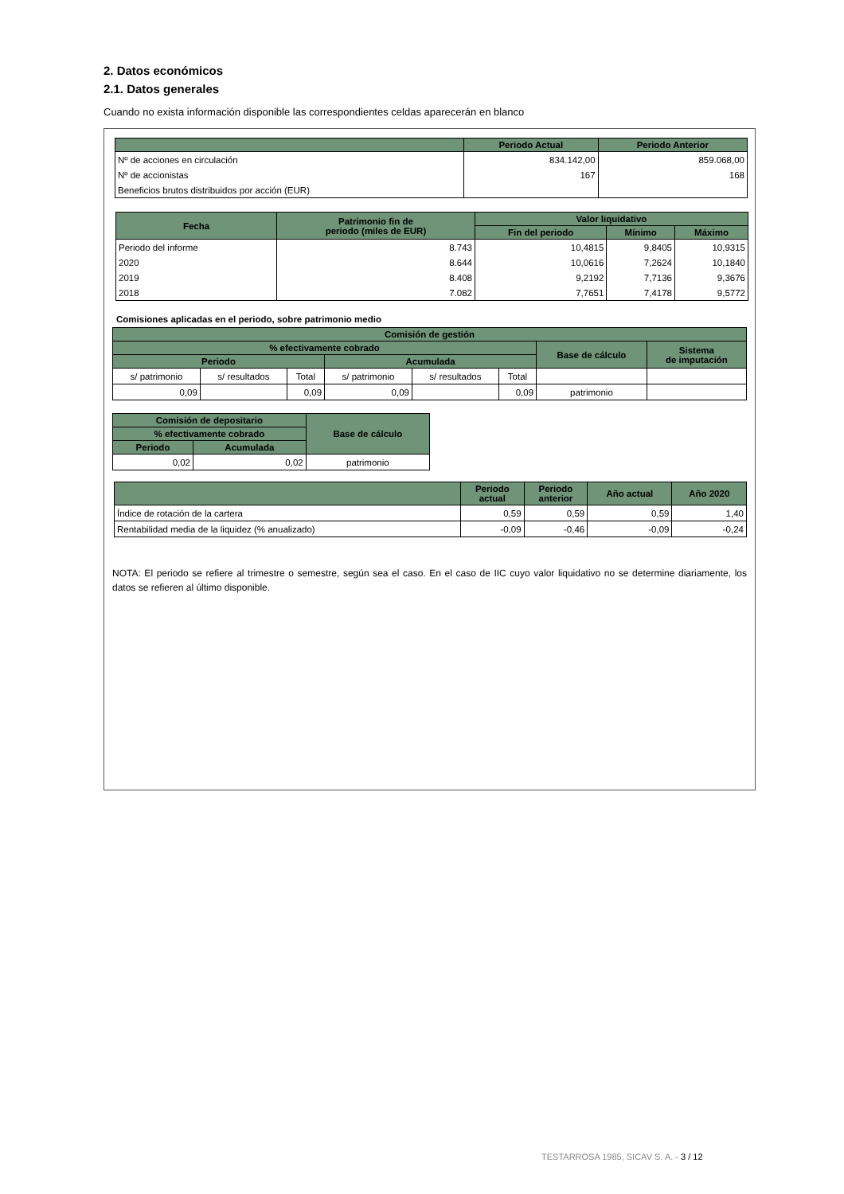2. Datos económicos
2.1. Datos generales
Cuando no exista información disponible las correspondientes celdas aparecerán en blanco
| | Periodo Actual | Periodo Anterior |
| --- | --- | --- |
| Nº de acciones en circulación | 834.142,00 | 859.068,00 |
| Nº de accionistas | 167 | 168 |
| Beneficios brutos distribuidos por acción (EUR) | | |
| Fecha | Patrimonio fin de periodo (miles de EUR) | Valor liquidativo | | |
| --- | --- | --- | --- | --- |
| | | Fin del periodo | Mínimo | Máximo |
| Periodo del informe | 8.743 | 10,4815 | 9,8405 | 10,9315 |
| 2020 | 8.644 | 10,0616 | 7,2624 | 10,1840 |
| 2019 | 8.408 | 9,2192 | 7,7136 | 9,3676 |
| 2018 | 7.082 | 7,7651 | 7,4178 | 9,5772 |
Comisiones aplicadas en el periodo, sobre patrimonio medio
| Comisión de gestión | | | | | | | |
| --- | --- | --- | --- | --- | --- | --- | --- |
| % efectivamente cobrado | | | | | | Base de cálculo | Sistema de imputación |
| Periodo | | | Acumulada | | | | |
| s/ patrimonio | s/ resultados | Total | s/ patrimonio | s/ resultados | Total | | |
| 0,09 | | 0,09 | 0,09 | | 0,09 | patrimonio | |
| Comisión de depositario | | Base de cálculo |
| --- | --- | --- |
| % efectivamente cobrado | | |
| Periodo | Acumulada | |
| 0,02 | 0,02 | patrimonio |
| | Periodo actual | Periodo anterior | Año actual | Año 2020 |
| --- | --- | --- | --- | --- |
| Índice de rotación de la cartera | 0,59 | 0,59 | 0,59 | 1,40 |
| Rentabilidad media de la liquidez (% anualizado) | -0,09 | -0,46 | -0,09 | -0,24 |
NOTA: El periodo se refiere al trimestre o semestre, según sea el caso. En el caso de IIC cuyo valor liquidativo no se determine diariamente, los datos se refieren al último disponible.
TESTARROSA 1985, SICAV S. A. - 3 / 12